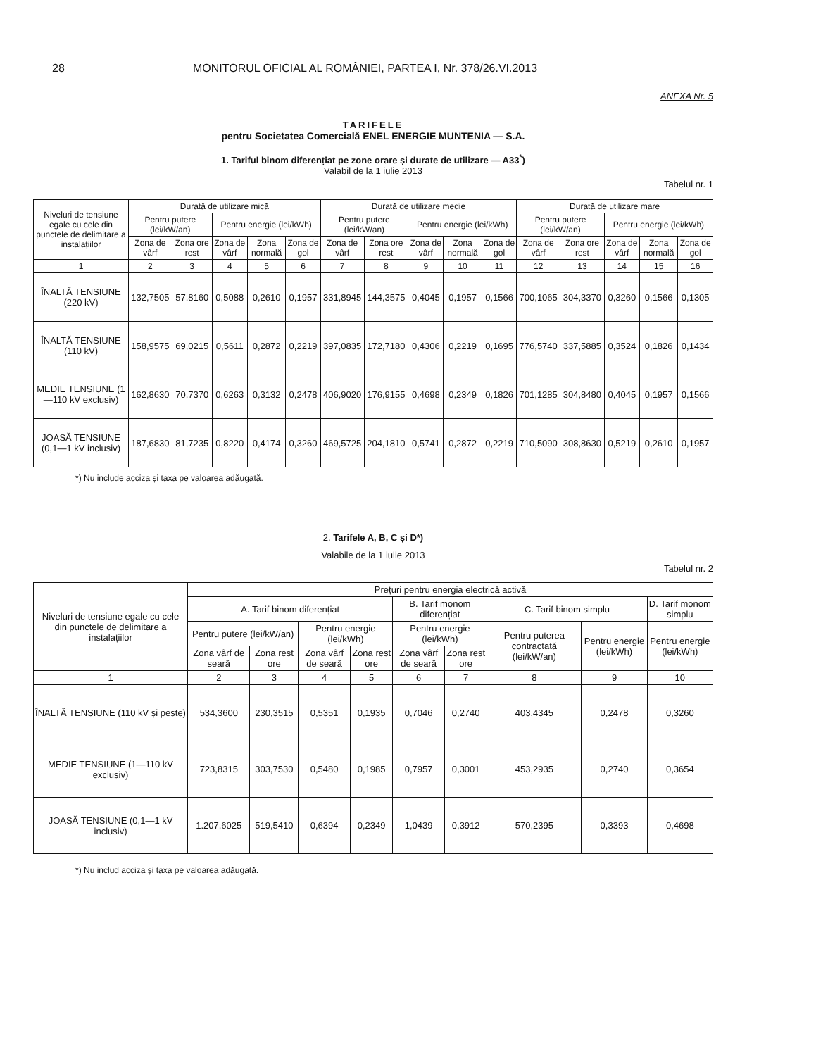28 MONITORUL OFICIAL AL ROMÂNIEI, PARTEA I, Nr. 378/26.VI.2013
ANEXA Nr. 5
TARIFELE
pentru Societatea Comercială ENEL ENERGIE MUNTENIA — S.A.
1. Tariful binom diferențiat pe zone orare și durate de utilizare — A33<sup>*</sup>)
Valabil de la 1 iulie 2013
Tabelul nr. 1
| Niveluri de tensiune egale cu cele din punctele de delimitare a instalațiilor | Durată de utilizare mică | | | | | Durată de utilizare medie | | | | | Durată de utilizare mare | | | | |
| --- | --- | --- | --- | --- | --- | --- | --- | --- | --- | --- | --- | --- | --- | --- | --- |
| | Pentru putere (lei/kW/an) | | Pentru energie (lei/kWh) | | | Pentru putere (lei/kW/an) | | Pentru energie (lei/kWh) | | | Pentru putere (lei/kW/an) | | Pentru energie (lei/kWh) | | |
| | Zona de vârf | Zona ore rest | Zona de vârf | Zona normală | Zona de gol | Zona de vârf | Zona ore rest | Zona de vârf | Zona normală | Zona de gol | Zona de vârf | Zona ore rest | Zona de vârf | Zona normală | Zona de gol |
| 1 | 2 | 3 | 4 | 5 | 6 | 7 | 8 | 9 | 10 | 11 | 12 | 13 | 14 | 15 | 16 |
| ÎNALTĂ TENSIUNE (220 kV) | 132,7505 | 57,8160 | 0,5088 | 0,2610 | 0,1957 | 331,8945 | 144,3575 | 0,4045 | 0,1957 | 0,1566 | 700,1065 | 304,3370 | 0,3260 | 0,1566 | 0,1305 |
| ÎNALTĂ TENSIUNE (110 kV) | 158,9575 | 69,0215 | 0,5611 | 0,2872 | 0,2219 | 397,0835 | 172,7180 | 0,4306 | 0,2219 | 0,1695 | 776,5740 | 337,5885 | 0,3524 | 0,1826 | 0,1434 |
| MEDIE TENSIUNE (1—110 kV exclusiv) | 162,8630 | 70,7370 | 0,6263 | 0,3132 | 0,2478 | 406,9020 | 176,9155 | 0,4698 | 0,2349 | 0,1826 | 701,1285 | 304,8480 | 0,4045 | 0,1957 | 0,1566 |
| JOASĂ TENSIUNE (0,1—1 kV inclusiv) | 187,6830 | 81,7235 | 0,8220 | 0,4174 | 0,3260 | 469,5725 | 204,1810 | 0,5741 | 0,2872 | 0,2219 | 710,5090 | 308,8630 | 0,5219 | 0,2610 | 0,1957 |
*) Nu include acciza și taxa pe valoarea adăugată.
2. Tarifele A, B, C și D*)
Valabile de la 1 iulie 2013
Tabelul nr. 2
| Niveluri de tensiune egale cu cele din punctele de delimitare a instalațiilor | Prețuri pentru energia electrică activă | | | | | | | | |
| --- | --- | --- | --- | --- | --- | --- | --- | --- | --- |
| | A. Tarif binom diferențiat | | | | B. Tarif monom diferențiat | | C. Tarif binom simplu | | D. Tarif monom simplu |
| | Pentru putere (lei/kW/an) | | Pentru energie (lei/kWh) | | Pentru energie (lei/kWh) | | Pentru puterea contractată (lei/kW/an) | Pentru energie (lei/kWh) | Pentru energie (lei/kWh) |
| | Zona vârf de seară | Zona rest ore | Zona vârf de seară | Zona rest ore | Zona vârf de seară | Zona rest ore | | | |
| 1 | 2 | 3 | 4 | 5 | 6 | 7 | 8 | 9 | 10 |
| ÎNALTĂ TENSIUNE (110 kV și peste) | 534,3600 | 230,3515 | 0,5351 | 0,1935 | 0,7046 | 0,2740 | 403,4345 | 0,2478 | 0,3260 |
| MEDIE TENSIUNE (1—110 kV exclusiv) | 723,8315 | 303,7530 | 0,5480 | 0,1985 | 0,7957 | 0,3001 | 453,2935 | 0,2740 | 0,3654 |
| JOASĂ TENSIUNE (0,1—1 kV inclusiv) | 1.207,6025 | 519,5410 | 0,6394 | 0,2349 | 1,0439 | 0,3912 | 570,2395 | 0,3393 | 0,4698 |
*) Nu includ acciza și taxa pe valoarea adăugată.